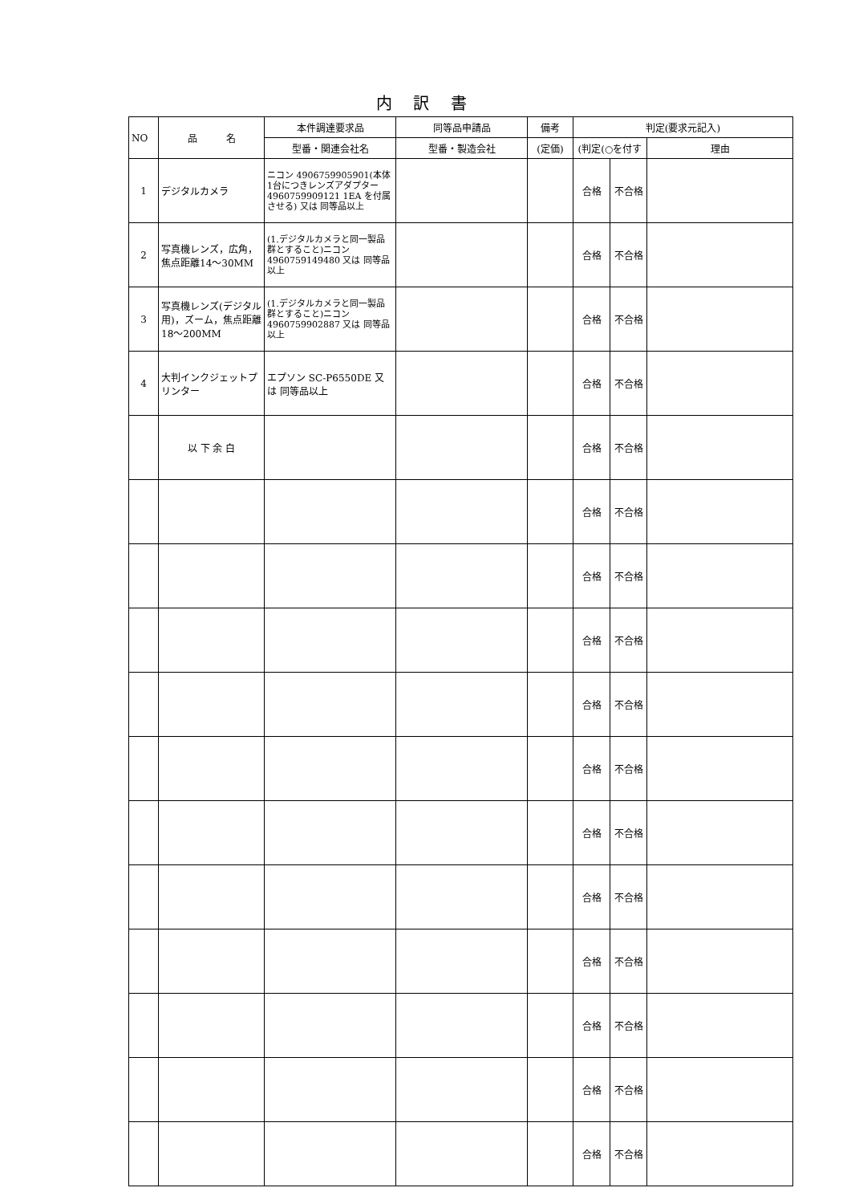内 訳 書
| NO | 品 名 | 本件調達要求品 | 同等品申請品 | 備考 | 判定(要求元記入) | | |
| --- | --- | --- | --- | --- | --- | --- | --- |
| | | 型番・関連会社名 | 型番・製造会社 | (定価) | (判定(○を付す | | 理由 |
| 1 | デジタルカメラ | ニコン 4906759905901(本体1台につきレンズアダプター4960759909121 1EA を付属させる) 又は 同等品以上 | | | 合格 | 不合格 | |
| 2 | 写真機レンズ，広角，焦点距離14～30MM | (1.デジタルカメラと同一製品群とすること)ニコン 4960759149480 又は 同等品以上 | | | 合格 | 不合格 | |
| 3 | 写真機レンズ(デジタル用)，ズーム，焦点距離18～200MM | (1.デジタルカメラと同一製品群とすること)ニコン 4960759902887 又は 同等品以上 | | | 合格 | 不合格 | |
| 4 | 大判インクジェットプリンター | エプソン SC-P6550DE 又は 同等品以上 | | | 合格 | 不合格 | |
| | 以 下 余 白 | | | | 合格 | 不合格 | |
| | | | | | 合格 | 不合格 | |
| | | | | | 合格 | 不合格 | |
| | | | | | 合格 | 不合格 | |
| | | | | | 合格 | 不合格 | |
| | | | | | 合格 | 不合格 | |
| | | | | | 合格 | 不合格 | |
| | | | | | 合格 | 不合格 | |
| | | | | | 合格 | 不合格 | |
| | | | | | 合格 | 不合格 | |
| | | | | | 合格 | 不合格 | |
| | | | | | 合格 | 不合格 | |